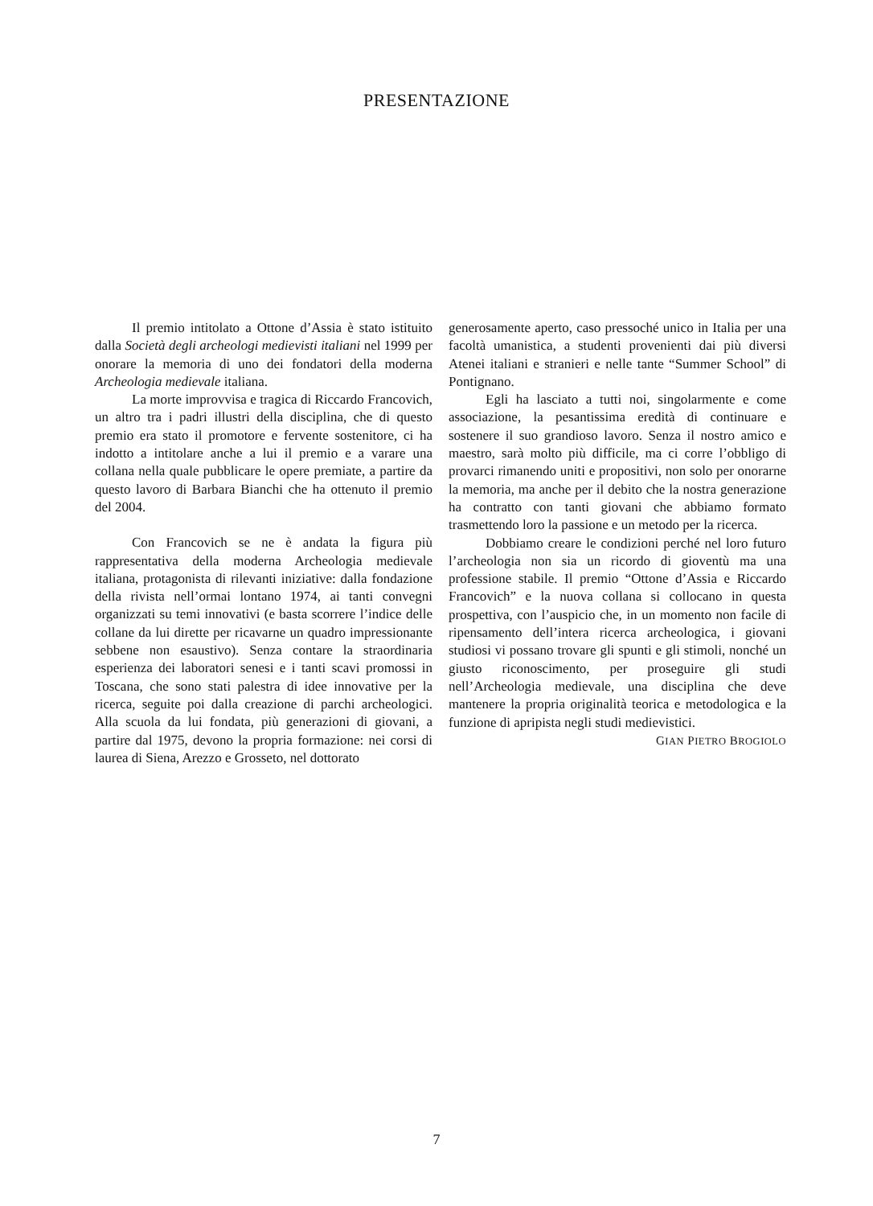PRESENTAZIONE
Il premio intitolato a Ottone d’Assia è stato istituito dalla Società degli archeologi medievisti italiani nel 1999 per onorare la memoria di uno dei fondatori della moderna Archeologia medievale italiana.
La morte improvvisa e tragica di Riccardo Francovich, un altro tra i padri illustri della disciplina, che di questo premio era stato il promotore e fervente sostenitore, ci ha indotto a intitolare anche a lui il premio e a varare una collana nella quale pubblicare le opere premiate, a partire da questo lavoro di Barbara Bianchi che ha ottenuto il premio del 2004.
Con Francovich se ne è andata la figura più rappresentativa della moderna Archeologia medievale italiana, protagonista di rilevanti iniziative: dalla fondazione della rivista nell’ormai lontano 1974, ai tanti convegni organizzati su temi innovativi (e basta scorrere l’indice delle collane da lui dirette per ricavarne un quadro impressionante sebbene non esaustivo). Senza contare la straordinaria esperienza dei laboratori senesi e i tanti scavi promossi in Toscana, che sono stati palestra di idee innovative per la ricerca, seguite poi dalla creazione di parchi archeologici. Alla scuola da lui fondata, più generazioni di giovani, a partire dal 1975, devono la propria formazione: nei corsi di laurea di Siena, Arezzo e Grosseto, nel dottorato
generosamente aperto, caso pressoché unico in Italia per una facoltà umanistica, a studenti provenienti dai più diversi Atenei italiani e stranieri e nelle tante “Summer School” di Pontignano.
Egli ha lasciato a tutti noi, singolarmente e come associazione, la pesantissima eredità di continuare e sostenere il suo grandioso lavoro. Senza il nostro amico e maestro, sarà molto più difficile, ma ci corre l’obbligo di provarci rimanendo uniti e propositivi, non solo per onorarne la memoria, ma anche per il debito che la nostra generazione ha contratto con tanti giovani che abbiamo formato trasmettendo loro la passione e un metodo per la ricerca.
Dobbiamo creare le condizioni perché nel loro futuro l’archeologia non sia un ricordo di gioventù ma una professione stabile. Il premio “Ottone d’Assia e Riccardo Francovich” e la nuova collana si collocano in questa prospettiva, con l’auspicio che, in un momento non facile di ripensamento dell’intera ricerca archeologica, i giovani studiosi vi possano trovare gli spunti e gli stimoli, nonché un giusto riconoscimento, per proseguire gli studi nell’Archeologia medievale, una disciplina che deve mantenere la propria originalità teorica e metodologica e la funzione di apripista negli studi medievistici.
GIAN PIETRO BROGIOLO
7